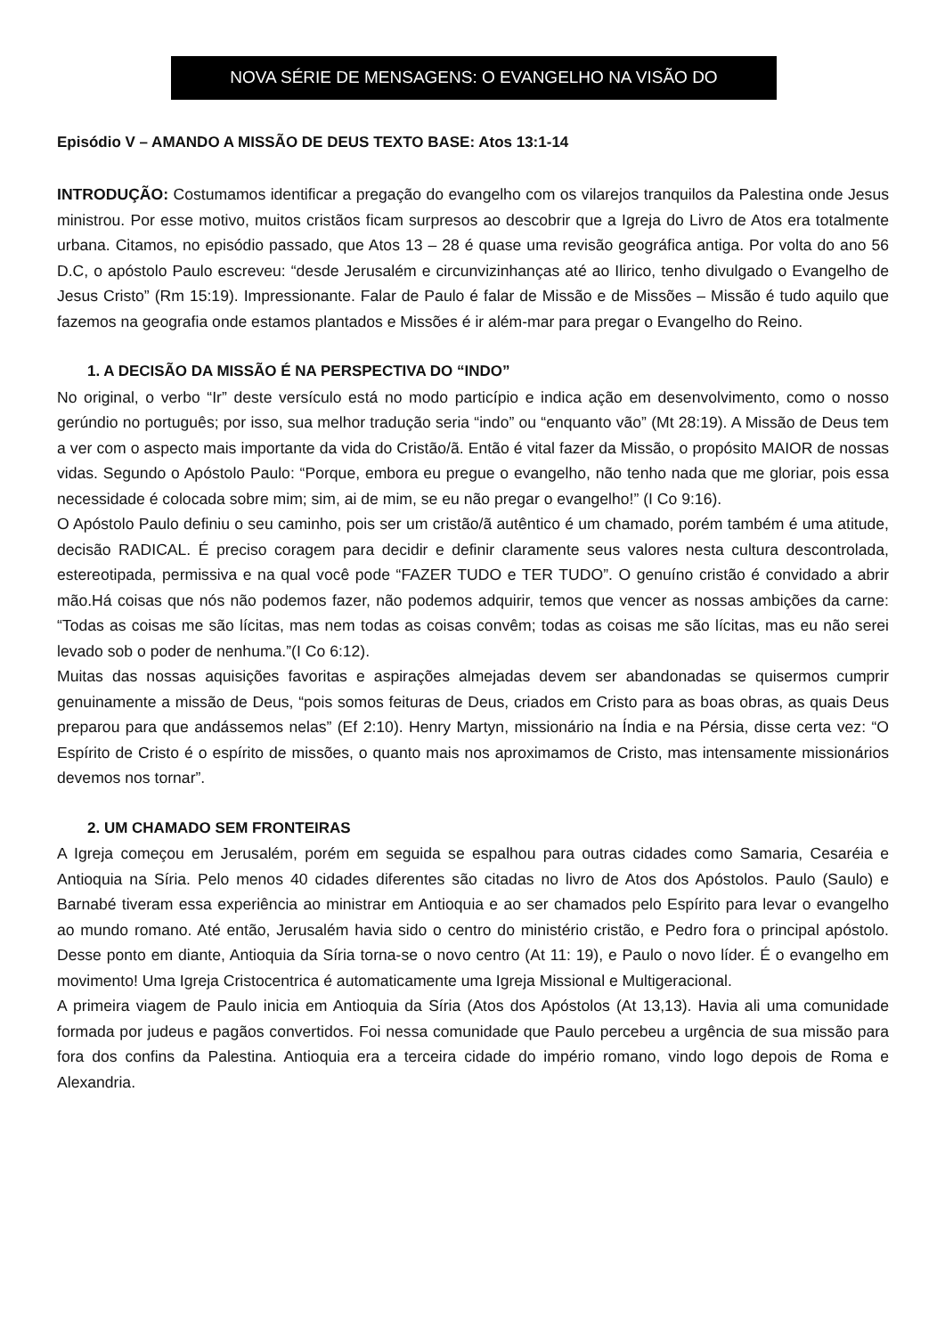NOVA SÉRIE DE MENSAGENS: O EVANGELHO NA VISÃO DO
Episódio V – AMANDO A MISSÃO DE DEUS TEXTO BASE: Atos 13:1-14
INTRODUÇÃO: Costumamos identificar a pregação do evangelho com os vilarejos tranquilos da Palestina onde Jesus ministrou. Por esse motivo, muitos cristãos ficam surpresos ao descobrir que a Igreja do Livro de Atos era totalmente urbana. Citamos, no episódio passado, que Atos 13 – 28 é quase uma revisão geográfica antiga. Por volta do ano 56 D.C, o apóstolo Paulo escreveu: “desde Jerusalém e circunvizinhanças até ao Ilirico, tenho divulgado o Evangelho de Jesus Cristo” (Rm 15:19). Impressionante. Falar de Paulo é falar de Missão e de Missões – Missão é tudo aquilo que fazemos na geografia onde estamos plantados e Missões é ir além-mar para pregar o Evangelho do Reino.
1. A DECISÃO DA MISSÃO É NA PERSPECTIVA DO “INDO”
No original, o verbo “Ir” deste versículo está no modo particípio e indica ação em desenvolvimento, como o nosso gerúndio no português; por isso, sua melhor tradução seria “indo” ou “enquanto vão” (Mt 28:19). A Missão de Deus tem a ver com o aspecto mais importante da vida do Cristão/ã. Então é vital fazer da Missão, o propósito MAIOR de nossas vidas. Segundo o Apóstolo Paulo: “Porque, embora eu pregue o evangelho, não tenho nada que me gloriar, pois essa necessidade é colocada sobre mim; sim, ai de mim, se eu não pregar o evangelho!” (I Co 9:16).
O Apóstolo Paulo definiu o seu caminho, pois ser um cristão/ã autêntico é um chamado, porém também é uma atitude, decisão RADICAL. É preciso coragem para decidir e definir claramente seus valores nesta cultura descontrolada, estereotipada, permissiva e na qual você pode “FAZER TUDO e TER TUDO”. O genuíno cristão é convidado a abrir mão.Há coisas que nós não podemos fazer, não podemos adquirir, temos que vencer as nossas ambições da carne: “Todas as coisas me são lícitas, mas nem todas as coisas convêm; todas as coisas me são lícitas, mas eu não serei levado sob o poder de nenhuma.”(I Co 6:12).
Muitas das nossas aquisições favoritas e aspirações almejadas devem ser abandonadas se quisermos cumprir genuinamente a missão de Deus, “pois somos feituras de Deus, criados em Cristo para as boas obras, as quais Deus preparou para que andássemos nelas” (Ef 2:10). Henry Martyn, missionário na Índia e na Pérsia, disse certa vez: “O Espírito de Cristo é o espírito de missões, o quanto mais nos aproximamos de Cristo, mas intensamente missionários devemos nos tornar”.
2. UM CHAMADO SEM FRONTEIRAS
A Igreja começou em Jerusalém, porém em seguida se espalhou para outras cidades como Samaria, Cesaréia e Antioquia na Síria. Pelo menos 40 cidades diferentes são citadas no livro de Atos dos Apóstolos. Paulo (Saulo) e Barnabé tiveram essa experiência ao ministrar em Antioquia e ao ser chamados pelo Espírito para levar o evangelho ao mundo romano. Até então, Jerusalém havia sido o centro do ministério cristão, e Pedro fora o principal apóstolo. Desse ponto em diante, Antioquia da Síria torna-se o novo centro (At 11: 19), e Paulo o novo líder. É o evangelho em movimento! Uma Igreja Cristocentrica é automaticamente uma Igreja Missional e Multigeracional.
A primeira viagem de Paulo inicia em Antioquia da Síria (Atos dos Apóstolos (At 13,13). Havia ali uma comunidade formada por judeus e pagãos convertidos. Foi nessa comunidade que Paulo percebeu a urgência de sua missão para fora dos confins da Palestina. Antioquia era a terceira cidade do império romano, vindo logo depois de Roma e Alexandria.